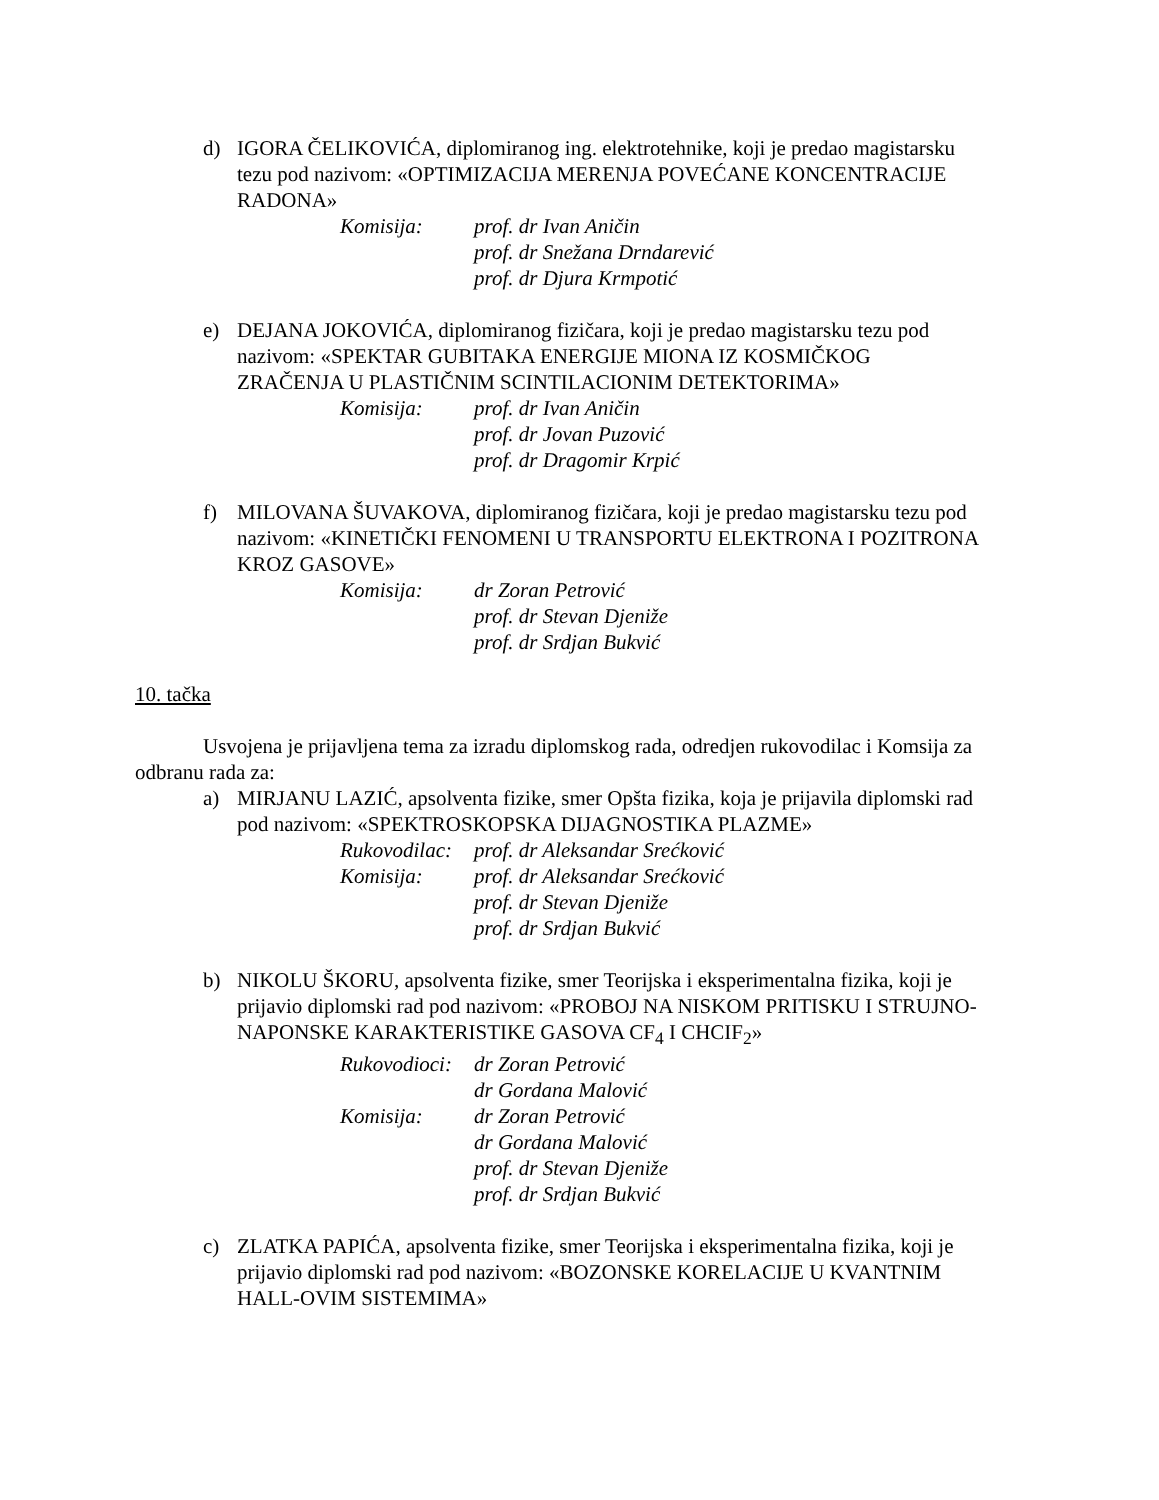d) IGORA ČELIKOVIĆA, diplomiranog ing. elektrotehnike, koji je predao magistarsku tezu pod nazivom: «OPTIMIZACIJA MERENJA POVEĆANE KONCENTRACIJE RADONA»
Komisija: prof. dr Ivan Aničin
prof. dr Snežana Drndarević
prof. dr Djura Krmpotić
e) DEJANA JOKOVIĆA, diplomiranog fizičara, koji je predao magistarsku tezu pod nazivom: «SPEKTAR GUBITAKA ENERGIJE MIONA IZ KOSMIČKOG ZRAČENJA U PLASTIČNIM SCINTILACIONIM DETEKTORIMA»
Komisija: prof. dr Ivan Aničin
prof. dr Jovan Puzović
prof. dr Dragomir Krpić
f) MILOVANA ŠUVAKOVA, diplomiranog fizičara, koji je predao magistarsku tezu pod nazivom: «KINETIČKI FENOMENI U TRANSPORTU ELEKTRONA I POZITRONA KROZ GASOVE»
Komisija: dr Zoran Petrović
prof. dr Stevan Djeniže
prof. dr Srdjan Bukvić
10. tačka
Usvojena je prijavljena tema za izradu diplomskog rada, odredjen rukovodilac i Komsija za odbranu rada za:
a) MIRJANU LAZIĆ, apsolventa fizike, smer Opšta fizika, koja je prijavila diplomski rad pod nazivom: «SPEKTROSKOPSKA DIJAGNOSTIKA PLAZME»
Rukovodilac: prof. dr Aleksandar Srećković
Komisija: prof. dr Aleksandar Srećković
prof. dr Stevan Djeniže
prof. dr Srdjan Bukvić
b) NIKOLU ŠKORU, apsolventa fizike, smer Teorijska i eksperimentalna fizika, koji je prijavio diplomski rad pod nazivom: «PROBOJ NA NISKOM PRITISKU I STRUJNO-NAPONSKE KARAKTERISTIKE GASOVA CF<sub>4</sub> I CHCIF<sub>2</sub>»
Rukovodioci: dr Zoran Petrović
dr Gordana Malović
Komisija: dr Zoran Petrović
dr Gordana Malović
prof. dr Stevan Djeniže
prof. dr Srdjan Bukvić
c) ZLATKA PAPIĆA, apsolventa fizike, smer Teorijska i eksperimentalna fizika, koji je prijavio diplomski rad pod nazivom: «BOZONSKE KORELACIJE U KVANTNIM HALL-OVIM SISTEMIMA»